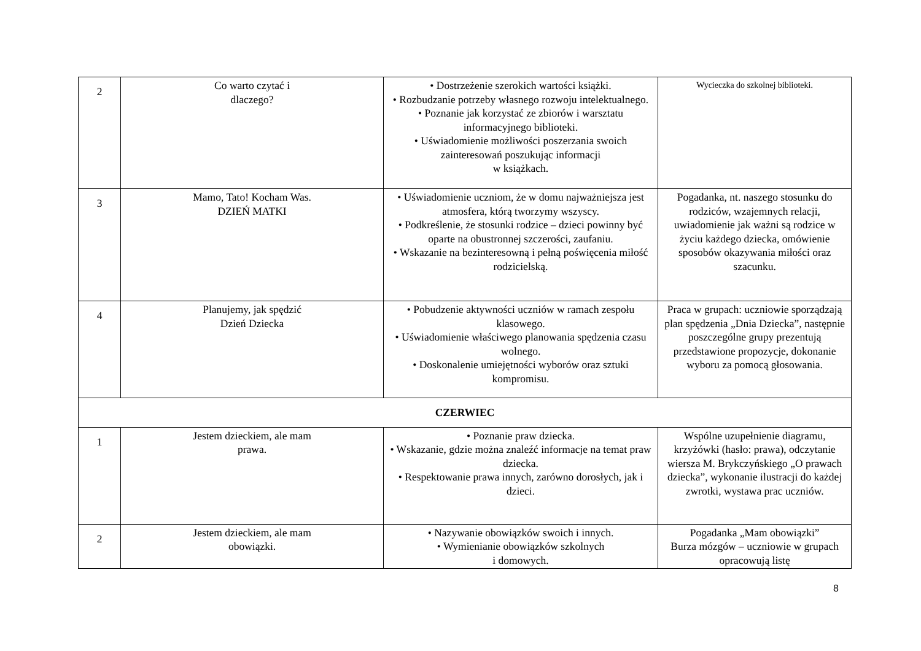| 2 | Co warto czytać i dlaczego? | • Dostrzeżenie szerokich wartości książki. • Rozbudzanie potrzeby własnego rozwoju intelektualnego. • Poznanie jak korzystać ze zbiorów i warsztatu informacyjnego biblioteki. • Uświadomienie możliwości poszerzania swoich zainteresowań poszukując informacji w książkach. | Wycieczka do szkolnej biblioteki. |
| 3 | Mamo, Tato! Kocham Was. DZIEŃ MATKI | • Uświadomienie uczniom, że w domu najważniejsza jest atmosfera, którą tworzymy wszyscy. • Podkreślenie, że stosunki rodzice – dzieci powinny być oparte na obustronnej szczerości, zaufaniu. • Wskazanie na bezinteresowną i pełną poświęcenia miłość rodzicielską. | Pogadanka, nt. naszego stosunku do rodziców, wzajemnych relacji, uwiadomienie jak ważni są rodzice w życiu każdego dziecka, omówienie sposobów okazywania miłości oraz szacunku. |
| 4 | Planujemy, jak spędzić Dzień Dziecka | • Pobudzenie aktywności uczniów w ramach zespołu klasowego. • Uświadomienie właściwego planowania spędzenia czasu wolnego. • Doskonalenie umiejętności wyborów oraz sztuki kompromisu. | Praca w grupach: uczniowie sporządzają plan spędzenia „Dnia Dziecka”, następnie poszczególne grupy prezentują przedstawione propozycje, dokonanie wyboru za pomocą głosowania. |
| CZERWIEC | | | |
| 1 | Jestem dzieckiem, ale mam prawa. | • Poznanie praw dziecka. • Wskazanie, gdzie można znaleźć informacje na temat praw dziecka. • Respektowanie prawa innych, zarówno dorosłych, jak i dzieci. | Wspólne uzupełnienie diagramu, krzyżówki (hasło: prawa), odczytanie wiersza M. Brykczyńskiego „O prawach dziecka”, wykonanie ilustracji do każdej zwrotki, wystawa prac uczniów. |
| 2 | Jestem dzieckiem, ale mam obowiązki. | • Nazywanie obowiązków swoich i innych. • Wymienianie obowiązków szkolnych i domowych. | Pogadanka „Mam obowiązki” Burza mózgów – uczniowie w grupach opracowują listę |
8